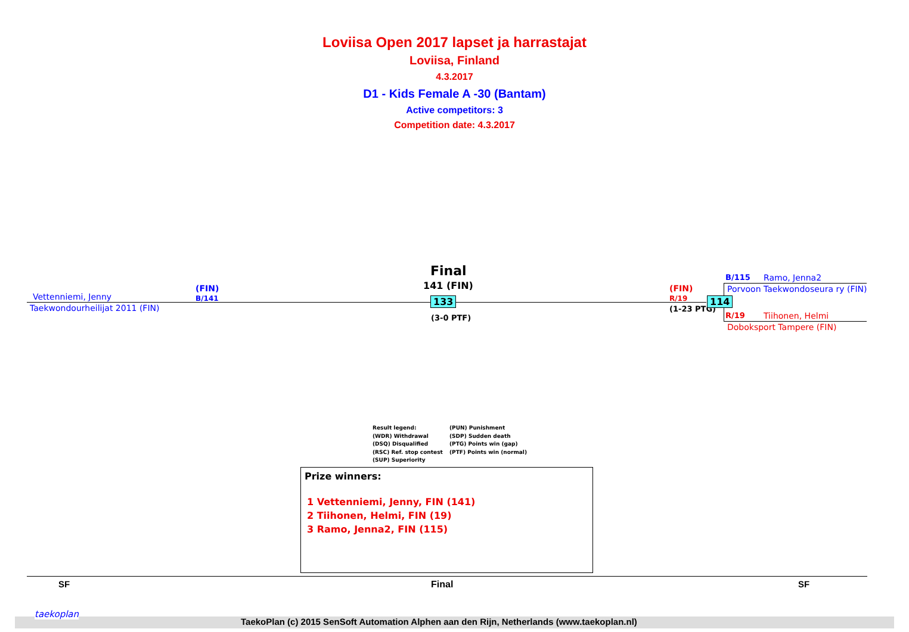Loviisa Open 2017 lapset ja harrastajat
Loviisa, Finland
4.3.2017
D1 - Kids Female A -30 (Bantam)
Active competitors: 3
Competition date: 4.3.2017
Final
141 (FIN)
Vettenniemi, Jenny
(FIN)
B/141
Taekwondourheilijat 2011 (FIN)
133
(3-0 PTF)
(FIN)
R/19
(1-23 PTG)
114
B/115 Ramo, Jenna2
Porvoon Taekwondoseura ry (FIN)
R/19 Tiihonen, Helmi
Doboksport Tampere (FIN)
Result legend:
(WDR) Withdrawal
(DSQ) Disqualified
(RSC) Ref. stop contest
(SUP) Superiority
(PUN) Punishment
(SDP) Sudden death
(PTG) Points win (gap)
(PTF) Points win (normal)
Prize winners:
1 Vettenniemi, Jenny, FIN (141)
2 Tiihonen, Helmi, FIN (19)
3 Ramo, Jenna2, FIN (115)
SF Final SF
taekoplan
TaekoPlan (c) 2015 SenSoft Automation Alphen aan den Rijn, Netherlands (www.taekoplan.nl)